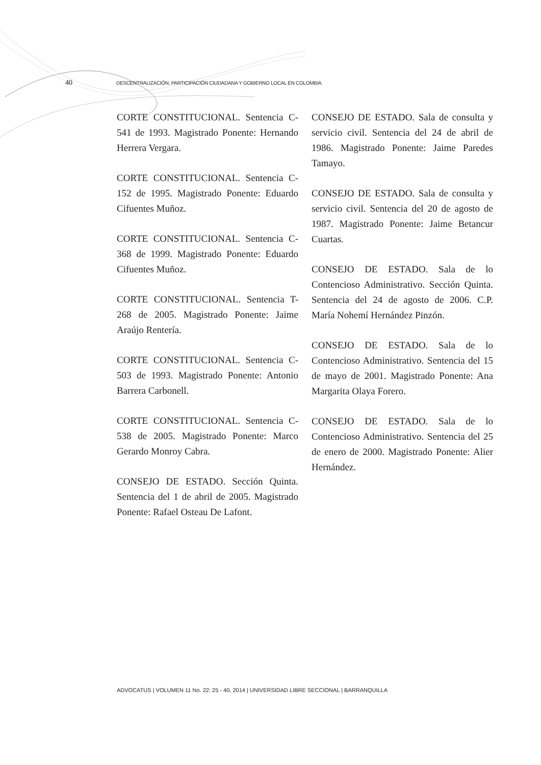40 DESCENTRALIZACIÓN, PARTICIPACIÓN CIUDADANA Y GOBIERNO LOCAL EN COLOMBIA
CORTE CONSTITUCIONAL. Sentencia C-541 de 1993. Magistrado Ponente: Hernando Herrera Vergara.
CORTE CONSTITUCIONAL. Sentencia C-152 de 1995. Magistrado Ponente: Eduardo Cifuentes Muñoz.
CORTE CONSTITUCIONAL. Sentencia C-368 de 1999. Magistrado Ponente: Eduardo Cifuentes Muñoz.
CORTE CONSTITUCIONAL. Sentencia T-268 de 2005. Magistrado Ponente: Jaime Araújo Rentería.
CORTE CONSTITUCIONAL. Sentencia C-503 de 1993. Magistrado Ponente: Antonio Barrera Carbonell.
CORTE CONSTITUCIONAL. Sentencia C-538 de 2005. Magistrado Ponente: Marco Gerardo Monroy Cabra.
CONSEJO DE ESTADO. Sección Quinta. Sentencia del 1 de abril de 2005. Magistrado Ponente: Rafael Osteau De Lafont.
CONSEJO DE ESTADO. Sala de consulta y servicio civil. Sentencia del 24 de abril de 1986. Magistrado Ponente: Jaime Paredes Tamayo.
CONSEJO DE ESTADO. Sala de consulta y servicio civil. Sentencia del 20 de agosto de 1987. Magistrado Ponente: Jaime Betancur Cuartas.
CONSEJO DE ESTADO. Sala de lo Contencioso Administrativo. Sección Quinta. Sentencia del 24 de agosto de 2006. C.P. María Nohemí Hernández Pinzón.
CONSEJO DE ESTADO. Sala de lo Contencioso Administrativo. Sentencia del 15 de mayo de 2001. Magistrado Ponente: Ana Margarita Olaya Forero.
CONSEJO DE ESTADO. Sala de lo Contencioso Administrativo. Sentencia del 25 de enero de 2000. Magistrado Ponente: Alier Hernández.
ADVOCATUS | VOLUMEN 11 No. 22: 25 - 40, 2014 | UNIVERSIDAD LIBRE SECCIONAL | BARRANQUILLA